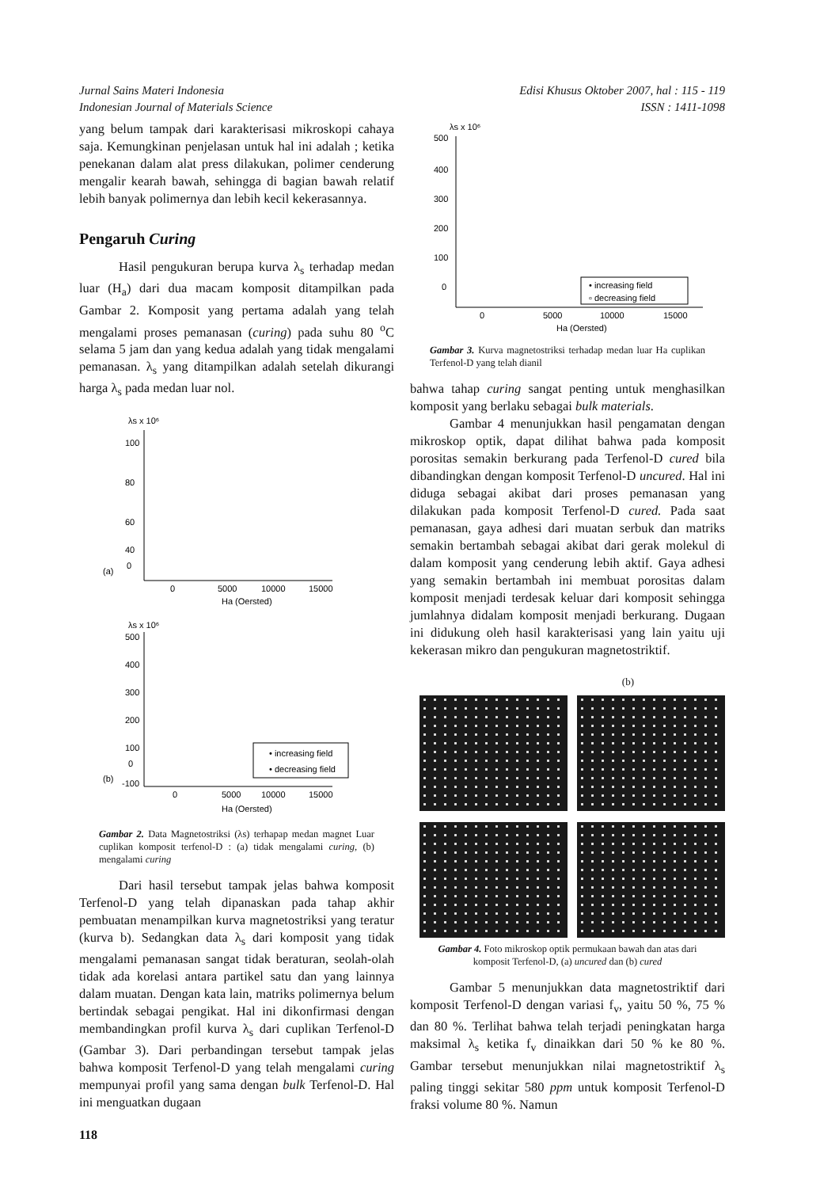Jurnal Sains Materi Indonesia
Indonesian Journal of Materials Science
Edisi Khusus Oktober 2007, hal : 115 - 119
ISSN : 1411-1098
yang belum tampak dari karakterisasi mikroskopi cahaya saja. Kemungkinan penjelasan untuk hal ini adalah ; ketika penekanan dalam alat press dilakukan, polimer cenderung mengalir kearah bawah, sehingga di bagian bawah relatif lebih banyak polimernya dan lebih kecil kekerasannya.
Pengaruh Curing
Hasil pengukuran berupa kurva λ<sub>s</sub> terhadap medan luar (H<sub>a</sub>) dari dua macam komposit ditampilkan pada Gambar 2. Komposit yang pertama adalah yang telah mengalami proses pemanasan (curing) pada suhu 80 <sup>o</sup>C selama 5 jam dan yang kedua adalah yang tidak mengalami pemanasan. λ<sub>s</sub> yang ditampilkan adalah setelah dikurangi harga λ<sub>s</sub> pada medan luar nol.
λs x 10⁶
100
80
60
40
0
(a)
0
5000
10000
15000
Ha (Oersted)
λs x 10⁶
500
400
300
200
100
0
-100
(b)
• increasing field
• decreasing field
0
5000
10000
15000
Ha (Oersted)
Gambar 2. Data Magnetostriksi (λs) terhapap medan magnet Luar cuplikan komposit terfenol-D : (a) tidak mengalami curing, (b) mengalami curing
Dari hasil tersebut tampak jelas bahwa komposit Terfenol-D yang telah dipanaskan pada tahap akhir pembuatan menampilkan kurva magnetostriksi yang teratur (kurva b). Sedangkan data λ<sub>s</sub> dari komposit yang tidak mengalami pemanasan sangat tidak beraturan, seolah-olah tidak ada korelasi antara partikel satu dan yang lainnya dalam muatan. Dengan kata lain, matriks polimernya belum bertindak sebagai pengikat. Hal ini dikonfirmasi dengan membandingkan profil kurva λ<sub>s</sub> dari cuplikan Terfenol-D (Gambar 3). Dari perbandingan tersebut tampak jelas bahwa komposit Terfenol-D yang telah mengalami curing mempunyai profil yang sama dengan bulk Terfenol-D. Hal ini menguatkan dugaan
λs x 10⁶
500
400
300
200
100
0
• increasing field
▫ decreasing field
0
5000
10000
15000
Ha (Oersted)
Gambar 3. Kurva magnetostriksi terhadap medan luar Ha cuplikan Terfenol-D yang telah dianil
bahwa tahap curing sangat penting untuk menghasilkan komposit yang berlaku sebagai bulk materials.
Gambar 4 menunjukkan hasil pengamatan dengan mikroskop optik, dapat dilihat bahwa pada komposit porositas semakin berkurang pada Terfenol-D cured bila dibandingkan dengan komposit Terfenol-D uncured. Hal ini diduga sebagai akibat dari proses pemanasan yang dilakukan pada komposit Terfenol-D cured. Pada saat pemanasan, gaya adhesi dari muatan serbuk dan matriks semakin bertambah sebagai akibat dari gerak molekul di dalam komposit yang cenderung lebih aktif. Gaya adhesi yang semakin bertambah ini membuat porositas dalam komposit menjadi terdesak keluar dari komposit sehingga jumlahnya didalam komposit menjadi berkurang. Dugaan ini didukung oleh hasil karakterisasi yang lain yaitu uji kekerasan mikro dan pengukuran magnetostriktif.
(b)
Gambar 4. Foto mikroskop optik permukaan bawah dan atas dari komposit Terfenol-D, (a) uncured dan (b) cured
Gambar 5 menunjukkan data magnetostriktif dari komposit Terfenol-D dengan variasi f<sub>v</sub>, yaitu 50 %, 75 % dan 80 %. Terlihat bahwa telah terjadi peningkatan harga maksimal λ<sub>s</sub> ketika f<sub>v</sub> dinaikkan dari 50 % ke 80 %. Gambar tersebut menunjukkan nilai magnetostriktif λ<sub>s</sub> paling tinggi sekitar 580 ppm untuk komposit Terfenol-D fraksi volume 80 %. Namun
118